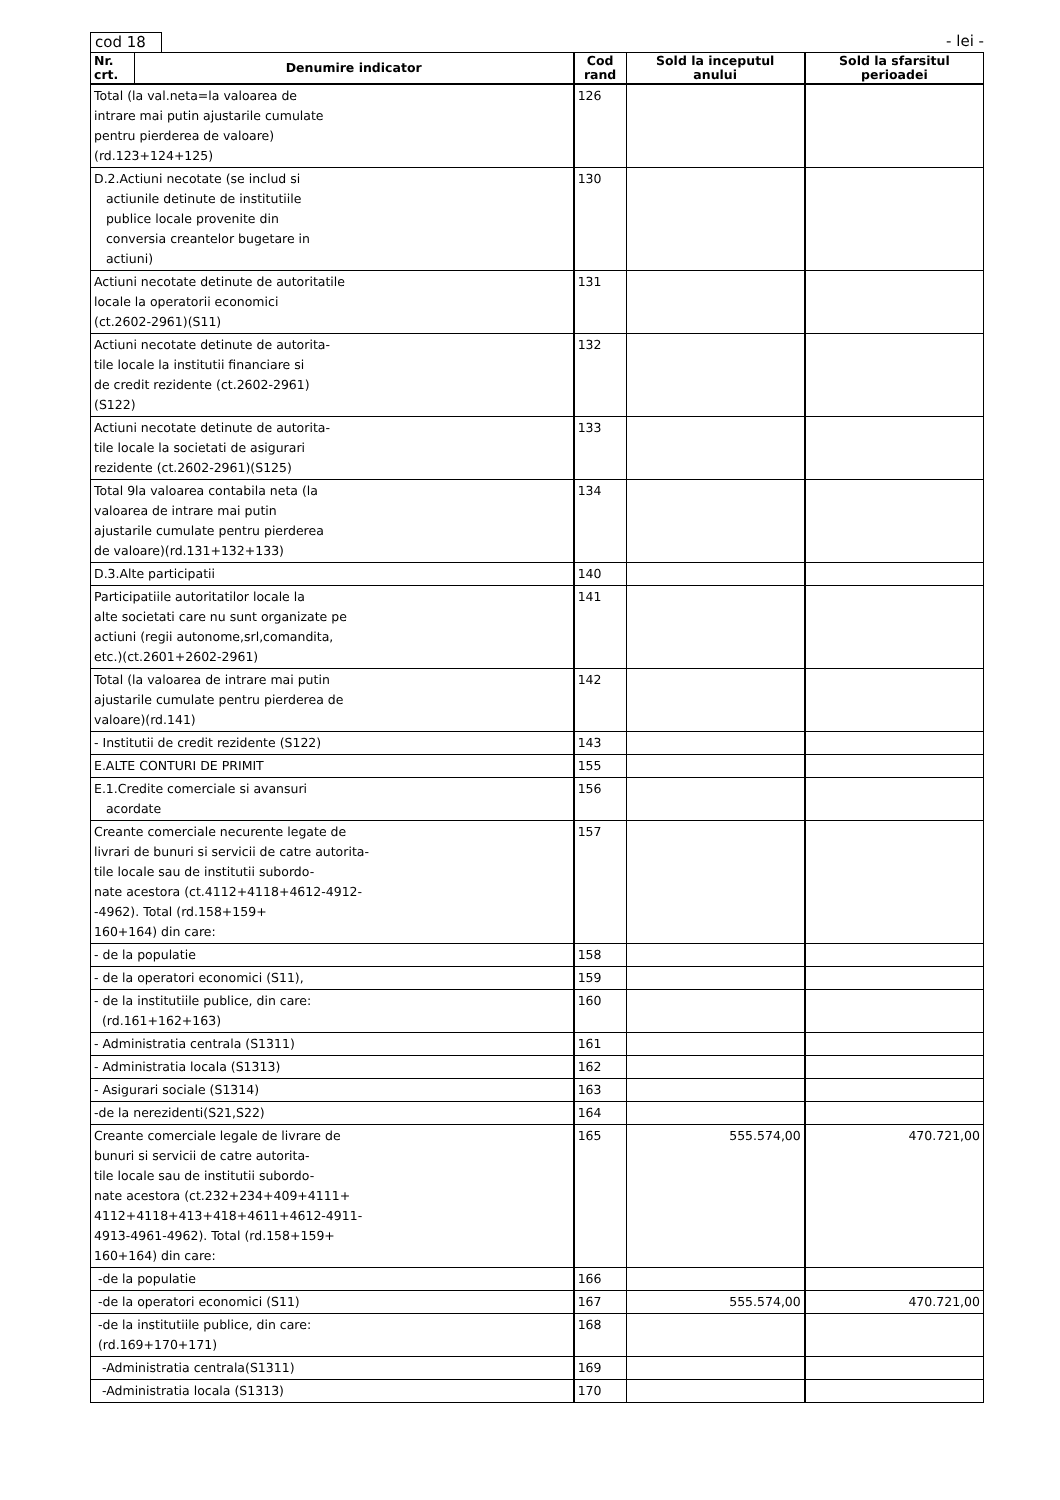cod 18 - lei -
| Nr. crt. | Denumire indicator | Cod rand | Sold la inceputul anului | Sold la sfarsitul perioadei |
| --- | --- | --- | --- | --- |
| Total (la val.neta=la valoarea de intrare mai putin ajustarile cumulate pentru pierderea de valoare) (rd.123+124+125) | | 126 | | |
| D.2.Actiuni necotate (se includ si actiunile detinute de institutiile publice locale provenite din conversia creantelor bugetare in actiuni) | | 130 | | |
| Actiuni necotate detinute de autoritatile locale la operatorii economici (ct.2602-2961)(S11) | | 131 | | |
| Actiuni necotate detinute de autorita- tile locale la institutii financiare si de credit rezidente (ct.2602-2961) (S122) | | 132 | | |
| Actiuni necotate detinute de autorita- tile locale la societati de asigurari rezidente (ct.2602-2961)(S125) | | 133 | | |
| Total 9la valoarea contabila neta (la valoarea de intrare mai putin ajustarile cumulate pentru pierderea de valoare)(rd.131+132+133) | | 134 | | |
| D.3.Alte participatii | | 140 | | |
| Participatiile autoritatilor locale la alte societati care nu sunt organizate pe actiuni (regii autonome,srl,comandita, etc.)(ct.2601+2602-2961) | | 141 | | |
| Total (la valoarea de intrare mai putin ajustarile cumulate pentru pierderea de valoare)(rd.141) | | 142 | | |
| - Institutii de credit rezidente (S122) | | 143 | | |
| E.ALTE CONTURI DE PRIMIT | | 155 | | |
| E.1.Credite comerciale si avansuri acordate | | 156 | | |
| Creante comerciale necurente legate de livrari de bunuri si servicii de catre autorita- tile locale sau de institutii subordo- nate acestora (ct.4112+4118+4612-4912- -4962). Total (rd.158+159+ 160+164) din care: | | 157 | | |
| - de la populatie | | 158 | | |
| - de la operatori economici (S11), | | 159 | | |
| - de la institutiile publice, din care: (rd.161+162+163) | | 160 | | |
| - Administratia centrala (S1311) | | 161 | | |
| - Administratia locala (S1313) | | 162 | | |
| - Asigurari sociale (S1314) | | 163 | | |
| -de la nerezidenti(S21,S22) | | 164 | | |
| Creante comerciale legale de livrare de bunuri si servicii de catre autorita- tile locale sau de institutii subordo- nate acestora (ct.232+234+409+4111+ 4112+4118+413+418+4611+4612-4911- 4913-4961-4962). Total (rd.158+159+ 160+164) din care: | | 165 | 555.574,00 | 470.721,00 |
| -de la populatie | | 166 | | |
| -de la operatori economici (S11) | | 167 | 555.574,00 | 470.721,00 |
| -de la institutiile publice, din care: (rd.169+170+171) | | 168 | | |
| -Administratia centrala(S1311) | | 169 | | |
| -Administratia locala (S1313) | | 170 | | |